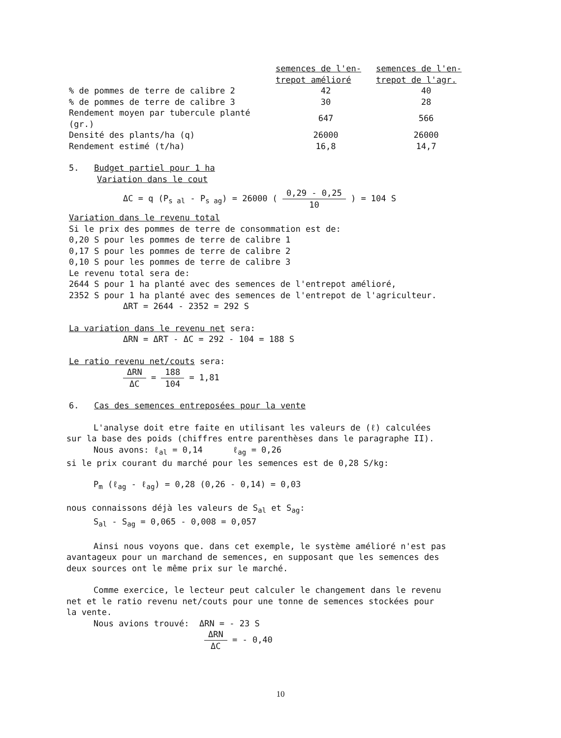| | semences de l'en- trepot amélioré | semences de l'en- trepot de l'agr. |
| % de pommes de terre de calibre 2 | 42 | 40 |
| % de pommes de terre de calibre 3 | 30 | 28 |
| Rendement moyen par tubercule planté (gr.) | 647 | 566 |
| Densité des plants/ha (q) | 26000 | 26000 |
| Rendement estimé (t/ha) | 16,8 | 14,7 |
5. Budget partiel pour 1 ha
Variation dans le cout
ΔC = q (P<sub>s al</sub> - P<sub>s ag</sub>) = 26000 ( 0,29 - 0,25 10 ) = 104 S
Variation dans le revenu total
Si le prix des pommes de terre de consommation est de:
0,20 S pour les pommes de terre de calibre 1
0,17 S pour les pommes de terre de calibre 2
0,10 S pour les pommes de terre de calibre 3
Le revenu total sera de:
2644 S pour 1 ha planté avec des semences de l'entrepot amélioré,
2352 S pour 1 ha planté avec des semences de l'entrepot de l'agriculteur.
ΔRT = 2644 - 2352 = 292 S
La variation dans le revenu net sera:
ΔRN = ΔRT - ΔC = 292 - 104 = 188 S
Le ratio revenu net/couts sera:
ΔRN ΔC = 188 104 = 1,81
6. Cas des semences entreposées pour la vente
L'analyse doit etre faite en utilisant les valeurs de (ℓ) calculées
sur la base des poids (chiffres entre parenthèses dans le paragraphe II).
Nous avons: ℓ<sub>al</sub> = 0,14 ℓ<sub>ag</sub> = 0,26
si le prix courant du marché pour les semences est de 0,28 S/kg:
P<sub>m</sub> (ℓ<sub>ag</sub> - ℓ<sub>ag</sub>) = 0,28 (0,26 - 0,14) = 0,03
nous connaissons déjà les valeurs de S<sub>al</sub> et S<sub>ag</sub>:
S<sub>al</sub> - S<sub>ag</sub> = 0,065 - 0,008 = 0,057
Ainsi nous voyons que. dans cet exemple, le système amélioré n'est pas
avantageux pour un marchand de semences, en supposant que les semences des
deux sources ont le même prix sur le marché.
Comme exercice, le lecteur peut calculer le changement dans le revenu
net et le ratio revenu net/couts pour une tonne de semences stockées pour
la vente.
Nous avions trouvé: ΔRN = - 23 S
ΔRN ΔC = - 0,40
10